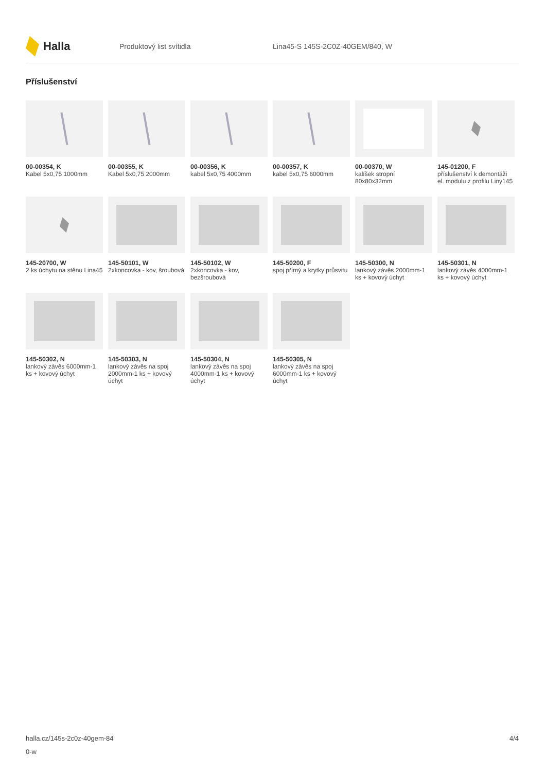Halla
Produktový list svítidla
Lina45-S 145S-2C0Z-40GEM/840, W
Příslušenství
00-00354, K
Kabel 5x0,75 1000mm
00-00355, K
Kabel 5x0,75 2000mm
00-00356, K
kabel 5x0,75 4000mm
00-00357, K
kabel 5x0,75 6000mm
00-00370, W
kalíšek stropní 80x80x32mm
145-01200, F
příslušenství k demontáži el. modulu z profilu Liny145
145-20700, W
2 ks úchytu na stěnu Lina45
145-50101, W
2xkoncovka - kov, šroubová
145-50102, W
2xkoncovka - kov, bezšroubová
145-50200, F
spoj přímý a krytky průsvitu
145-50300, N
lankový závěs 2000mm-1 ks + kovový úchyt
145-50301, N
lankový závěs 4000mm-1 ks + kovový úchyt
145-50302, N
lankový závěs 6000mm-1 ks + kovový úchyt
145-50303, N
lankový závěs na spoj 2000mm-1 ks + kovový úchyt
145-50304, N
lankový závěs na spoj 4000mm-1 ks + kovový úchyt
145-50305, N
lankový závěs na spoj 6000mm-1 ks + kovový úchyt
halla.cz/145s-2c0z-40gem-84
0-w
4/4